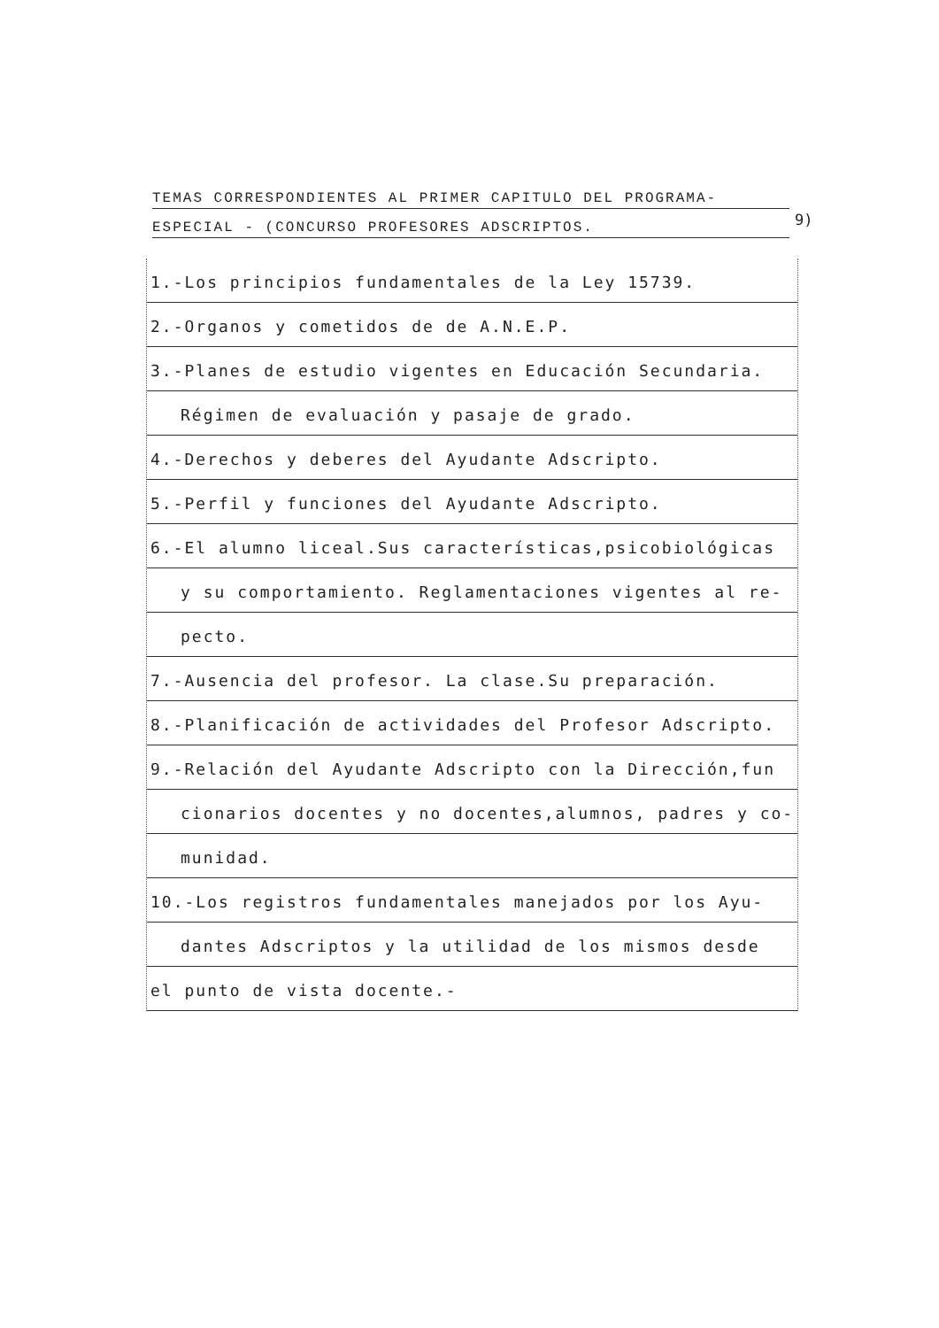TEMAS CORRESPONDIENTES AL PRIMER CAPITULO DEL PROGRAMA-
ESPECIAL - (CONCURSO PROFESORES ADSCRIPTOS.
9)
1.-Los principios fundamentales de la Ley 15739.
2.-Organos y cometidos de de A.N.E.P.
3.-Planes de estudio vigentes en Educación Secundaria.
Régimen de evaluación y pasaje de grado.
4.-Derechos y deberes del Ayudante Adscripto.
5.-Perfil y funciones del Ayudante Adscripto.
6.-El alumno liceal.Sus características,psicobiológicas
y su comportamiento. Reglamentaciones vigentes al re-
pecto.
7.-Ausencia del profesor. La clase.Su preparación.
8.-Planificación de actividades del Profesor Adscripto.
9.-Relación del Ayudante Adscripto con la Dirección,fun
cionarios docentes y no docentes,alumnos, padres y co-
munidad.
10.-Los registros fundamentales manejados por los Ayu-
dantes Adscriptos y la utilidad de los mismos desde
el punto de vista docente.-